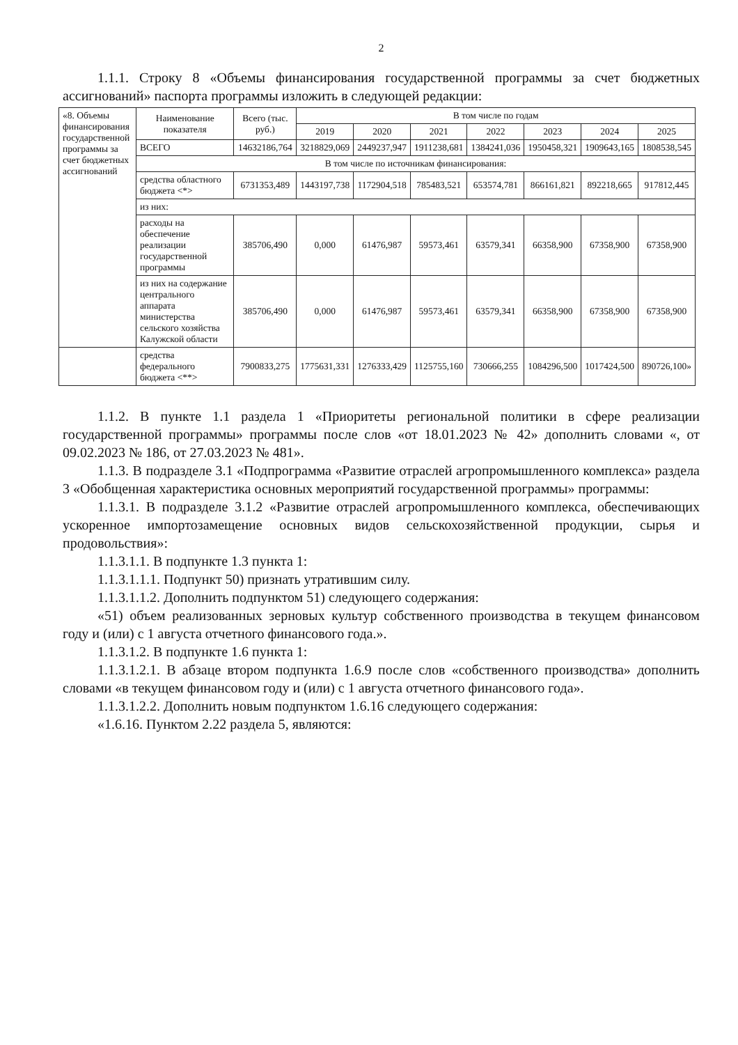2
1.1.1. Строку 8 «Объемы финансирования государственной программы за счет бюджетных ассигнований» паспорта программы изложить в следующей редакции:
| «8. Объемы финансирования государственной программы за счет бюджетных ассигнований | Наименование показателя | Всего (тыс. руб.) | В том числе по годам | | | | | | |
| | | | 2019 | 2020 | 2021 | 2022 | 2023 | 2024 | 2025 |
| | ВСЕГО | 14632186,764 | 3218829,069 | 2449237,947 | 1911238,681 | 1384241,036 | 1950458,321 | 1909643,165 | 1808538,545 |
| | В том числе по источникам финансирования: | | | | | | | | |
| | средства областного бюджета <*> | 6731353,489 | 1443197,738 | 1172904,518 | 785483,521 | 653574,781 | 866161,821 | 892218,665 | 917812,445 |
| | из них: | | | | | | | | |
| | расходы на обеспечение реализации государственной программы | 385706,490 | 0,000 | 61476,987 | 59573,461 | 63579,341 | 66358,900 | 67358,900 | 67358,900 |
| | из них на содержание центрального аппарата министерства сельского хозяйства Калужской области | 385706,490 | 0,000 | 61476,987 | 59573,461 | 63579,341 | 66358,900 | 67358,900 | 67358,900 |
| | средства федерального бюджета <**> | 7900833,275 | 1775631,331 | 1276333,429 | 1125755,160 | 730666,255 | 1084296,500 | 1017424,500 | 890726,100» |
1.1.2. В пункте 1.1 раздела 1 «Приоритеты региональной политики в сфере реализации государственной программы» программы после слов «от 18.01.2023 № 42» дополнить словами «, от 09.02.2023 № 186, от 27.03.2023 № 481».
1.1.3. В подразделе 3.1 «Подпрограмма «Развитие отраслей агропромышленного комплекса» раздела 3 «Обобщенная характеристика основных мероприятий государственной программы» программы:
1.1.3.1. В подразделе 3.1.2 «Развитие отраслей агропромышленного комплекса, обеспечивающих ускоренное импортозамещение основных видов сельскохозяйственной продукции, сырья и продовольствия»:
1.1.3.1.1. В подпункте 1.3 пункта 1:
1.1.3.1.1.1. Подпункт 50) признать утратившим силу.
1.1.3.1.1.2. Дополнить подпунктом 51) следующего содержания:
«51) объем реализованных зерновых культур собственного производства в текущем финансовом году и (или) с 1 августа отчетного финансового года.».
1.1.3.1.2. В подпункте 1.6 пункта 1:
1.1.3.1.2.1. В абзаце втором подпункта 1.6.9 после слов «собственного производства» дополнить словами «в текущем финансовом году и (или) с 1 августа отчетного финансового года».
1.1.3.1.2.2. Дополнить новым подпунктом 1.6.16 следующего содержания:
«1.6.16. Пунктом 2.22 раздела 5, являются: